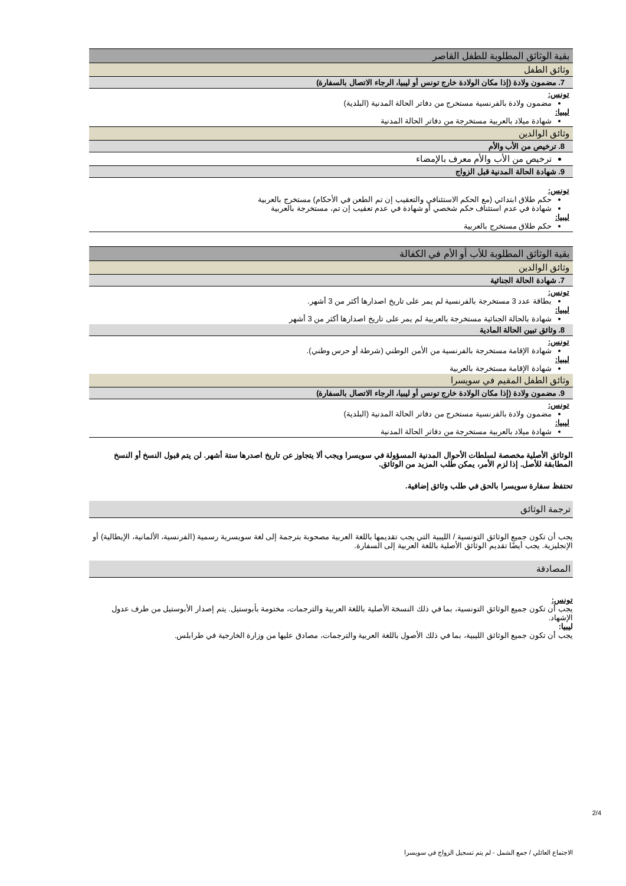| بقية الوثائق المطلوبة للطفل القاصر |
| وثائق الطفل |
| 7. مضمون ولادة (إذا مكان الولادة خارج تونس أو ليبيا، الرجاء الاتصال بالسفارة) |
| تونس: مضمون ولادة بالفرنسية مستخرج من دفاتر الحالة المدنية (البلدية) ليبيا: شهادة ميلاد بالعربية مستخرجة من دفاتر الحالة المدنية |
| وثائق الوالدين |
| 8. ترخيص من الأب والأم |
| ترخيص من الأب والأم معرف بالإمضاء |
| 9. شهادة الحالة المدنية قبل الزواج |
| تونس: حكم طلاق ابتدائي (مع الحكم الاستئنافي والتعقيب إن تم الطعن في الأحكام) مستخرج بالعربية شهادة في عدم استئناف حكم شخصي أو شهادة في عدم تعقيب إن تم، مستخرجة بالعربية ليبيا: حكم طلاق مستخرج بالعربية |
| بقية الوثائق المطلوبة للأب أو الأم في الكفالة |
| وثائق الوالدين |
| 7. شهادة الحالة الجنائية |
| تونس: بطاقة عدد 3 مستخرجة بالفرنسية لم يمر على تاريخ اصدارها أكثر من 3 أشهر. ليبيا: شهادة بالحالة الجنائية مستخرجة بالعربية لم يمر على تاريخ اصدارها أكثر من 3 أشهر |
| 8. وثائق تبين الحالة المادية |
| تونس: شهادة الإقامة مستخرجة بالفرنسية من الأمن الوطني (شرطة أو حرس وطني). ليبيا: شهادة الإقامة مستخرجة بالعربية |
| وثائق الطفل المقيم في سويسرا |
| 9. مضمون ولادة (إذا مكان الولادة خارج تونس أو ليبيا، الرجاء الاتصال بالسفارة) |
| تونس: مضمون ولادة بالفرنسية مستخرج من دفاتر الحالة المدنية (البلدية) ليبيا: شهادة ميلاد بالعربية مستخرجة من دفاتر الحالة المدنية |
الوثائق الأصلية مخصصة لسلطات الأحوال المدنية المسؤولة في سويسرا ويجب ألا يتجاوز عن تاريخ اصدرها ستة أشهر. لن يتم قبول النسخ أو النسخ المطابقة للأصل. إذا لزم الأمر، يمكن طلب المزيد من الوثائق.
تحتفظ سفارة سويسرا بالحق في طلب وثائق إضافية.
ترجمة الوثائق
يجب أن تكون جميع الوثائق التونسية / الليبية التي يجب تقديمها باللغة العربية مصحوبة بترجمة إلى لغة سويسرية رسمية (الفرنسية، الألمانية، الإيطالية) أو الإنجليزية. يجب أيضًا تقديم الوثائق الأصلية باللغة العربية إلى السفارة.
المصادقة
تونس:
يجب أن تكون جميع الوثائق التونسية، بما في ذلك النسخة الأصلية باللغة العربية والترجمات، مختومة بأبوستيل. يتم إصدار الأبوستيل من طرف عدول الإشهاد.
ليبيا:
يجب أن تكون جميع الوثائق الليبية، بما في ذلك الأصول باللغة العربية والترجمات، مصادق عليها من وزارة الخارجية في طرابلس.
2/4
الاجتماع العائلي / جمع الشمل - لم يتم تسجيل الزواج في سويسرا